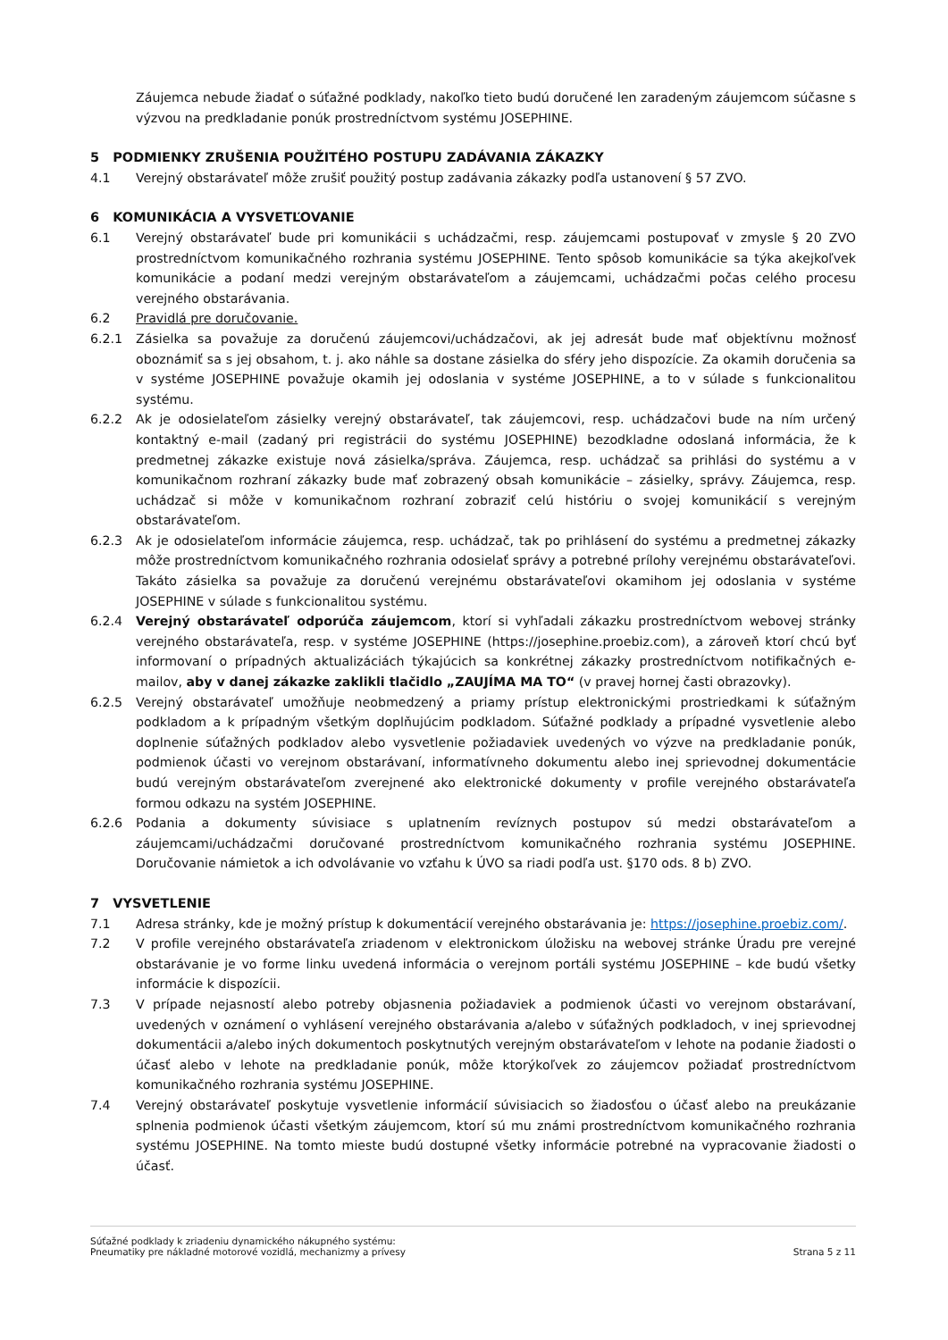Záujemca nebude žiadať o súťažné podklady, nakoľko tieto budú doručené len zaradeným záujemcom súčasne s výzvou na predkladanie ponúk prostredníctvom systému JOSEPHINE.
5 PODMIENKY ZRUŠENIA POUŽITÉHO POSTUPU ZADÁVANIA ZÁKAZKY
4.1 Verejný obstarávateľ môže zrušiť použitý postup zadávania zákazky podľa ustanovení § 57 ZVO.
6 KOMUNIKÁCIA A VYSVETĽOVANIE
6.1 Verejný obstarávateľ bude pri komunikácii s uchádzačmi, resp. záujemcami postupovať v zmysle § 20 ZVO prostredníctvom komunikačného rozhrania systému JOSEPHINE. Tento spôsob komunikácie sa týka akejkoľvek komunikácie a podaní medzi verejným obstarávateľom a záujemcami, uchádzačmi počas celého procesu verejného obstarávania.
6.2 Pravidlá pre doručovanie.
6.2.1 Zásielka sa považuje za doručenú záujemcovi/uchádzačovi, ak jej adresát bude mať objektívnu možnosť oboznámiť sa s jej obsahom, t. j. ako náhle sa dostane zásielka do sféry jeho dispozície. Za okamih doručenia sa v systéme JOSEPHINE považuje okamih jej odoslania v systéme JOSEPHINE, a to v súlade s funkcionalitou systému.
6.2.2 Ak je odosielateľom zásielky verejný obstarávateľ, tak záujemcovi, resp. uchádzačovi bude na ním určený kontaktný e-mail (zadaný pri registrácii do systému JOSEPHINE) bezodkladne odoslaná informácia, že k predmetnej zákazke existuje nová zásielka/správa. Záujemca, resp. uchádzač sa prihlási do systému a v komunikačnom rozhraní zákazky bude mať zobrazený obsah komunikácie – zásielky, správy. Záujemca, resp. uchádzač si môže v komunikačnom rozhraní zobraziť celú históriu o svojej komunikácií s verejným obstarávateľom.
6.2.3 Ak je odosielateľom informácie záujemca, resp. uchádzač, tak po prihlásení do systému a predmetnej zákazky môže prostredníctvom komunikačného rozhrania odosielať správy a potrebné prílohy verejnému obstarávateľovi. Takáto zásielka sa považuje za doručenú verejnému obstarávateľovi okamihom jej odoslania v systéme JOSEPHINE v súlade s funkcionalitou systému.
6.2.4 Verejný obstarávateľ odporúča záujemcom, ktorí si vyhľadali zákazku prostredníctvom webovej stránky verejného obstarávateľa, resp. v systéme JOSEPHINE (https://josephine.proebiz.com), a zároveň ktorí chcú byť informovaní o prípadných aktualizáciách týkajúcich sa konkrétnej zákazky prostredníctvom notifikačných e-mailov, aby v danej zákazke zaklikli tlačidlo „ZAUJÍMA MA TO“ (v pravej hornej časti obrazovky).
6.2.5 Verejný obstarávateľ umožňuje neobmedzený a priamy prístup elektronickými prostriedkami k súťažným podkladom a k prípadným všetkým doplňujúcim podkladom. Súťažné podklady a prípadné vysvetlenie alebo doplnenie súťažných podkladov alebo vysvetlenie požiadaviek uvedených vo výzve na predkladanie ponúk, podmienok účasti vo verejnom obstarávaní, informatívneho dokumentu alebo inej sprievodnej dokumentácie budú verejným obstarávateľom zverejnené ako elektronické dokumenty v profile verejného obstarávateľa formou odkazu na systém JOSEPHINE.
6.2.6 Podania a dokumenty súvisiace s uplatnením revíznych postupov sú medzi obstarávateľom a záujemcami/uchádzačmi doručované prostredníctvom komunikačného rozhrania systému JOSEPHINE. Doručovanie námietok a ich odvolávanie vo vzťahu k ÚVO sa riadi podľa ust. §170 ods. 8 b) ZVO.
7 VYSVETLENIE
7.1 Adresa stránky, kde je možný prístup k dokumentácií verejného obstarávania je: https://josephine.proebiz.com/.
7.2 V profile verejného obstarávateľa zriadenom v elektronickom úložisku na webovej stránke Úradu pre verejné obstarávanie je vo forme linku uvedená informácia o verejnom portáli systému JOSEPHINE – kde budú všetky informácie k dispozícii.
7.3 V prípade nejasností alebo potreby objasnenia požiadaviek a podmienok účasti vo verejnom obstarávaní, uvedených v oznámení o vyhlásení verejného obstarávania a/alebo v súťažných podkladoch, v inej sprievodnej dokumentácii a/alebo iných dokumentoch poskytnutých verejným obstarávateľom v lehote na podanie žiadosti o účasť alebo v lehote na predkladanie ponúk, môže ktorýkoľvek zo záujemcov požiadať prostredníctvom komunikačného rozhrania systému JOSEPHINE.
7.4 Verejný obstarávateľ poskytuje vysvetlenie informácií súvisiacich so žiadosťou o účasť alebo na preukázanie splnenia podmienok účasti všetkým záujemcom, ktorí sú mu známi prostredníctvom komunikačného rozhrania systému JOSEPHINE. Na tomto mieste budú dostupné všetky informácie potrebné na vypracovanie žiadosti o účasť.
Súťažné podklady k zriadeniu dynamického nákupného systému:
Pneumatiky pre nákladné motorové vozidlá, mechanizmy a prívesy
Strana 5 z 11